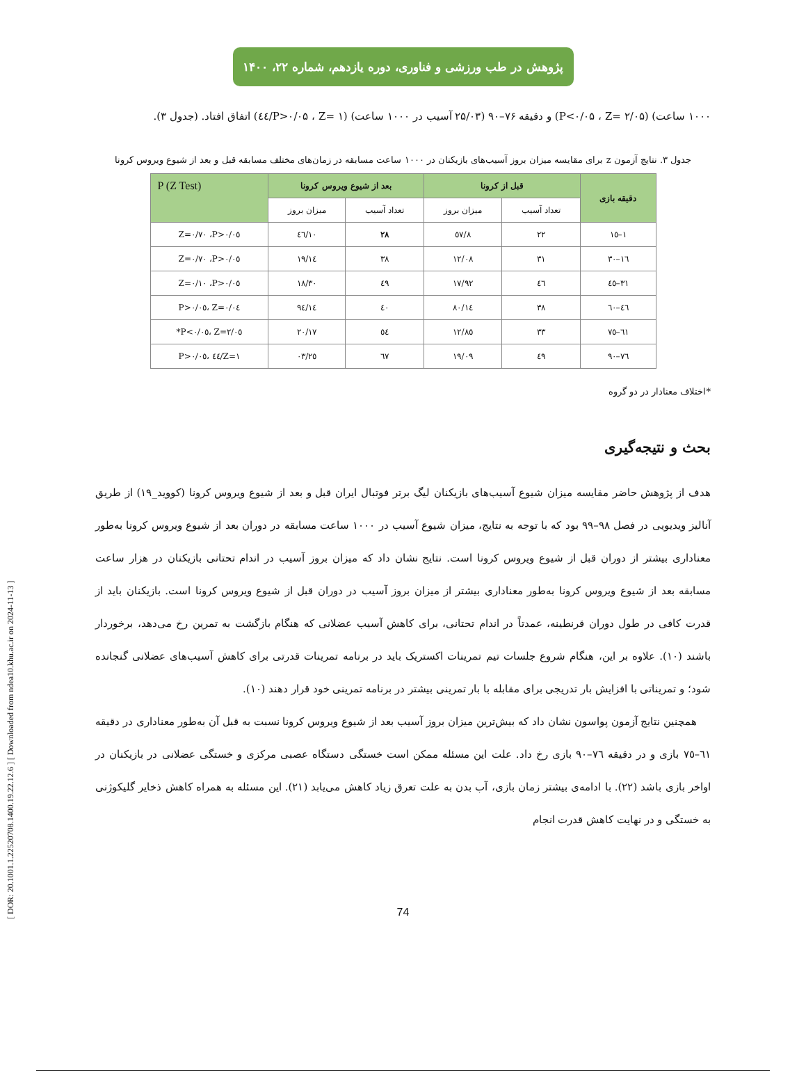[ DOR: 20.1001.1.22520708.1400.19.22.12.6 ] [ Downloaded from ndea10.khu.ac.ir on 2024-11-13 ]
پژوهش در طب ورزشی و فناوری، دوره یازدهم، شماره ۲۲، ۱۴۰۰
۱۰۰۰ ساعت) (P<۰/۰۵ ، Z= ۲/۰۵) و دقیقه ۷۶–۹۰ (۲۵/۰۳ آسیب در ۱۰۰۰ ساعت) (P>۰/۰۵ ، Z= ۱/٤٤) اتفاق افتاد. (جدول ۳).
جدول ۳. نتایج آزمون z برای مقایسه میزان بروز آسیب‌های بازیکنان در ۱۰۰۰ ساعت مسابقه در زمان‌های مختلف مسابقه قبل و بعد از شیوع ویروس کرونا
| دقیقه بازی | قبل از کرونا | | بعد از شیوع ویروس کرونا | | P (Z Test) |
| --- | --- | --- | --- | --- | --- |
| | تعداد آسیب | میزان بروز | تعداد آسیب | میزان بروز | |
| ۱–۱٥ | ۲۲ | ۸/٥۷ | ۲۸ | ۱۰/٤٦ | Z=۰/۷۰ ،P>۰/۰٥ |
| ۱٦–۳۰ | ۳۱ | ۱۲/۰۸ | ۳۸ | ۱٤/۱۹ | Z=۰/۷۰ ،P>۰/۰٥ |
| ۳۱–٤٥ | ٤٦ | ۱۷/۹۲ | ٤۹ | ۱۸/۳۰ | Z=۰/۱۰ ،P>۰/۰٥ |
| ٤٦–٦۰ | ۳۸ | ۱٤/۸۰ | ٤۰ | ۱٤/۹٤ | Z=۰/۰٤ ،P>۰/۰٥ |
| ٦۱–۷٥ | ۳۳ | ۱۲/۸٥ | ٥٤ | ۲۰/۱۷ | Z=۲/۰٥ ،P<۰/۰٥* |
| ۷٦–۹۰ | ٤۹ | ۱۹/۰۹ | ٦۷ | ۲٥/۰۳ | Z=۱/٤٤ ،P>۰/۰٥ |
*اختلاف معنادار در دو گروه
بحث و نتیجه‌گیری
هدف از پژوهش حاضر مقایسه میزان شیوع آسیب‌های بازیکنان لیگ برتر فوتبال ایران قبل و بعد از شیوع ویروس کرونا (کووید_۱۹) از طریق آنالیز ویدیویی در فصل ۹۸–۹۹ بود که با توجه به نتایج، میزان شیوع آسیب در ۱۰۰۰ ساعت مسابقه در دوران بعد از شیوع ویروس کرونا به‌طور معناداری بیشتر از دوران قبل از شیوع ویروس کرونا است. نتایج نشان داد که میزان بروز آسیب در اندام تحتانی بازیکنان در هزار ساعت مسابقه بعد از شیوع ویروس کرونا به‌طور معناداری بیشتر از میزان بروز آسیب در دوران قبل از شیوع ویروس کرونا است. بازیکنان باید از قدرت کافی در طول دوران قرنطینه، عمدتاً در اندام تحتانی، برای کاهش آسیب عضلانی که هنگام بازگشت به تمرین رخ می‌دهد، برخوردار باشند (۱۰). علاوه بر این، هنگام شروع جلسات تیم تمرینات اکستریک باید در برنامه تمرینات قدرتی برای کاهش آسیب‌های عضلانی گنجانده شود؛ و تمریناتی با افزایش بار تدریجی برای مقابله با بار تمرینی بیشتر در برنامه تمرینی خود قرار دهند (۱۰).
همچنین نتایج آزمون پواسون نشان داد که بیش‌ترین میزان بروز آسیب بعد از شیوع ویروس کرونا نسبت به قبل آن به‌طور معناداری در دقیقه ٦۱–۷٥ بازی و در دقیقه ۷٦–۹۰ بازی رخ داد. علت این مسئله ممکن است خستگی دستگاه عصبی مرکزی و خستگی عضلانی در بازیکنان در اواخر بازی باشد (۲۲). با ادامه‌ی بیشتر زمان بازی، آب بدن به علت تعرق زیاد کاهش می‌یابد (۲۱). این مسئله به همراه کاهش ذخایر گلیکوژنی به خستگی و در نهایت کاهش قدرت انجام
74